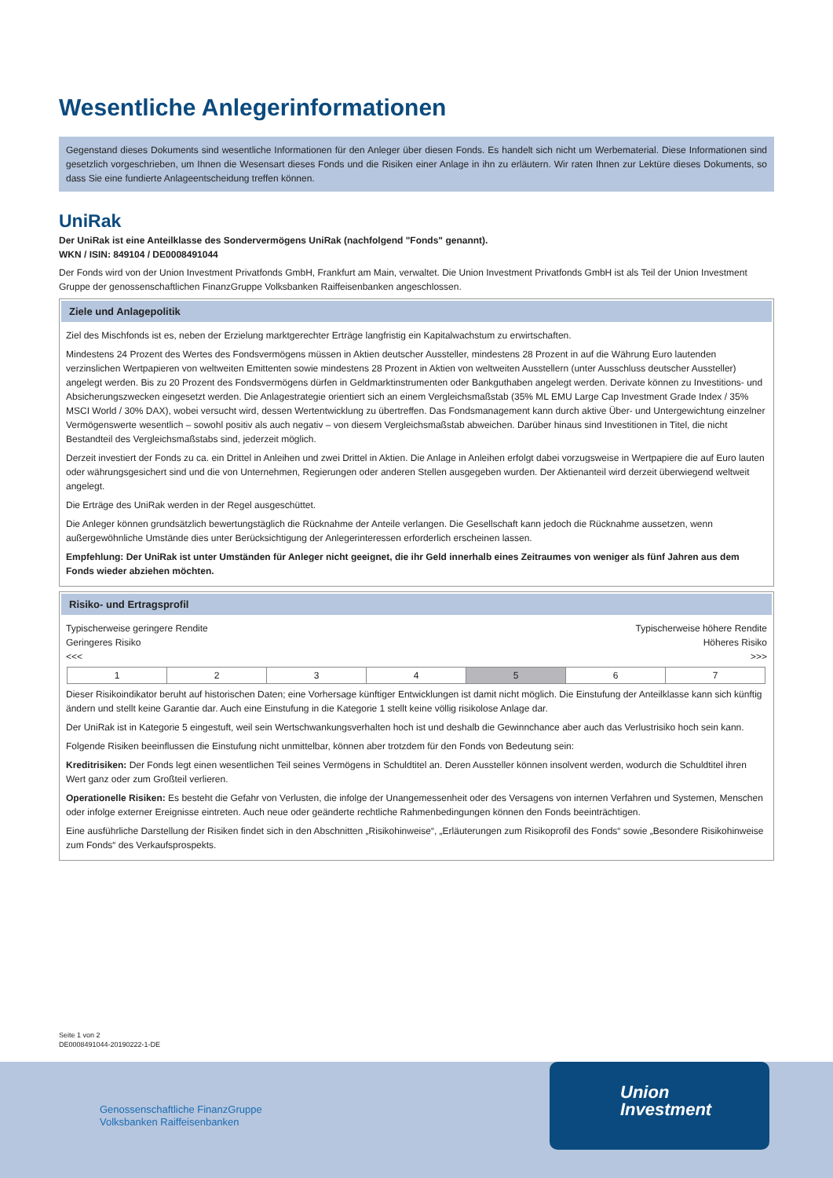Wesentliche Anlegerinformationen
Gegenstand dieses Dokuments sind wesentliche Informationen für den Anleger über diesen Fonds. Es handelt sich nicht um Werbematerial. Diese Informationen sind gesetzlich vorgeschrieben, um Ihnen die Wesensart dieses Fonds und die Risiken einer Anlage in ihn zu erläutern. Wir raten Ihnen zur Lektüre dieses Dokuments, so dass Sie eine fundierte Anlageentscheidung treffen können.
UniRak
Der UniRak ist eine Anteilklasse des Sondervermögens UniRak (nachfolgend "Fonds" genannt).
WKN / ISIN: 849104 / DE0008491044
Der Fonds wird von der Union Investment Privatfonds GmbH, Frankfurt am Main, verwaltet. Die Union Investment Privatfonds GmbH ist als Teil der Union Investment Gruppe der genossenschaftlichen FinanzGruppe Volksbanken Raiffeisenbanken angeschlossen.
Ziele und Anlagepolitik
Ziel des Mischfonds ist es, neben der Erzielung marktgerechter Erträge langfristig ein Kapitalwachstum zu erwirtschaften.
Mindestens 24 Prozent des Wertes des Fondsvermögens müssen in Aktien deutscher Aussteller, mindestens 28 Prozent in auf die Währung Euro lautenden verzinslichen Wertpapieren von weltweiten Emittenten sowie mindestens 28 Prozent in Aktien von weltweiten Ausstellern (unter Ausschluss deutscher Aussteller) angelegt werden. Bis zu 20 Prozent des Fondsvermögens dürfen in Geldmarktinstrumenten oder Bankguthaben angelegt werden. Derivate können zu Investitions- und Absicherungszwecken eingesetzt werden. Die Anlagestrategie orientiert sich an einem Vergleichsmaßstab (35% ML EMU Large Cap Investment Grade Index / 35% MSCI World / 30% DAX), wobei versucht wird, dessen Wertentwicklung zu übertreffen. Das Fondsmanagement kann durch aktive Über- und Untergewichtung einzelner Vermögenswerte wesentlich – sowohl positiv als auch negativ – von diesem Vergleichsmaßstab abweichen. Darüber hinaus sind Investitionen in Titel, die nicht Bestandteil des Vergleichsmaßstabs sind, jederzeit möglich.
Derzeit investiert der Fonds zu ca. ein Drittel in Anleihen und zwei Drittel in Aktien. Die Anlage in Anleihen erfolgt dabei vorzugsweise in Wertpapiere die auf Euro lauten oder währungsgesichert sind und die von Unternehmen, Regierungen oder anderen Stellen ausgegeben wurden. Der Aktienanteil wird derzeit überwiegend weltweit angelegt.
Die Erträge des UniRak werden in der Regel ausgeschüttet.
Die Anleger können grundsätzlich bewertungstäglich die Rücknahme der Anteile verlangen. Die Gesellschaft kann jedoch die Rücknahme aussetzen, wenn außergewöhnliche Umstände dies unter Berücksichtigung der Anlegerinteressen erforderlich erscheinen lassen.
Empfehlung: Der UniRak ist unter Umständen für Anleger nicht geeignet, die ihr Geld innerhalb eines Zeitraumes von weniger als fünf Jahren aus dem Fonds wieder abziehen möchten.
Risiko- und Ertragsprofil
Typischerweise geringere Rendite
Geringeres Risiko
<<< Typischerweise höhere Rendite
Höheres Risiko
>>>
| 1 | 2 | 3 | 4 | 5 | 6 | 7 |
Dieser Risikoindikator beruht auf historischen Daten; eine Vorhersage künftiger Entwicklungen ist damit nicht möglich. Die Einstufung der Anteilklasse kann sich künftig ändern und stellt keine Garantie dar. Auch eine Einstufung in die Kategorie 1 stellt keine völlig risikolose Anlage dar.
Der UniRak ist in Kategorie 5 eingestuft, weil sein Wertschwankungsverhalten hoch ist und deshalb die Gewinnchance aber auch das Verlustrisiko hoch sein kann.
Folgende Risiken beeinflussen die Einstufung nicht unmittelbar, können aber trotzdem für den Fonds von Bedeutung sein:
Kreditrisiken: Der Fonds legt einen wesentlichen Teil seines Vermögens in Schuldtitel an. Deren Aussteller können insolvent werden, wodurch die Schuldtitel ihren Wert ganz oder zum Großteil verlieren.
Operationelle Risiken: Es besteht die Gefahr von Verlusten, die infolge der Unangemessenheit oder des Versagens von internen Verfahren und Systemen, Menschen oder infolge externer Ereignisse eintreten. Auch neue oder geänderte rechtliche Rahmenbedingungen können den Fonds beeinträchtigen.
Eine ausführliche Darstellung der Risiken findet sich in den Abschnitten „Risikohinweise“, „Erläuterungen zum Risikoprofil des Fonds“ sowie „Besondere Risikohinweise zum Fonds“ des Verkaufsprospekts.
Seite 1 von 2
DE0008491044-20190222-1-DE
Genossenschaftliche FinanzGruppe
Volksbanken Raiffeisenbanken
Union
Investment